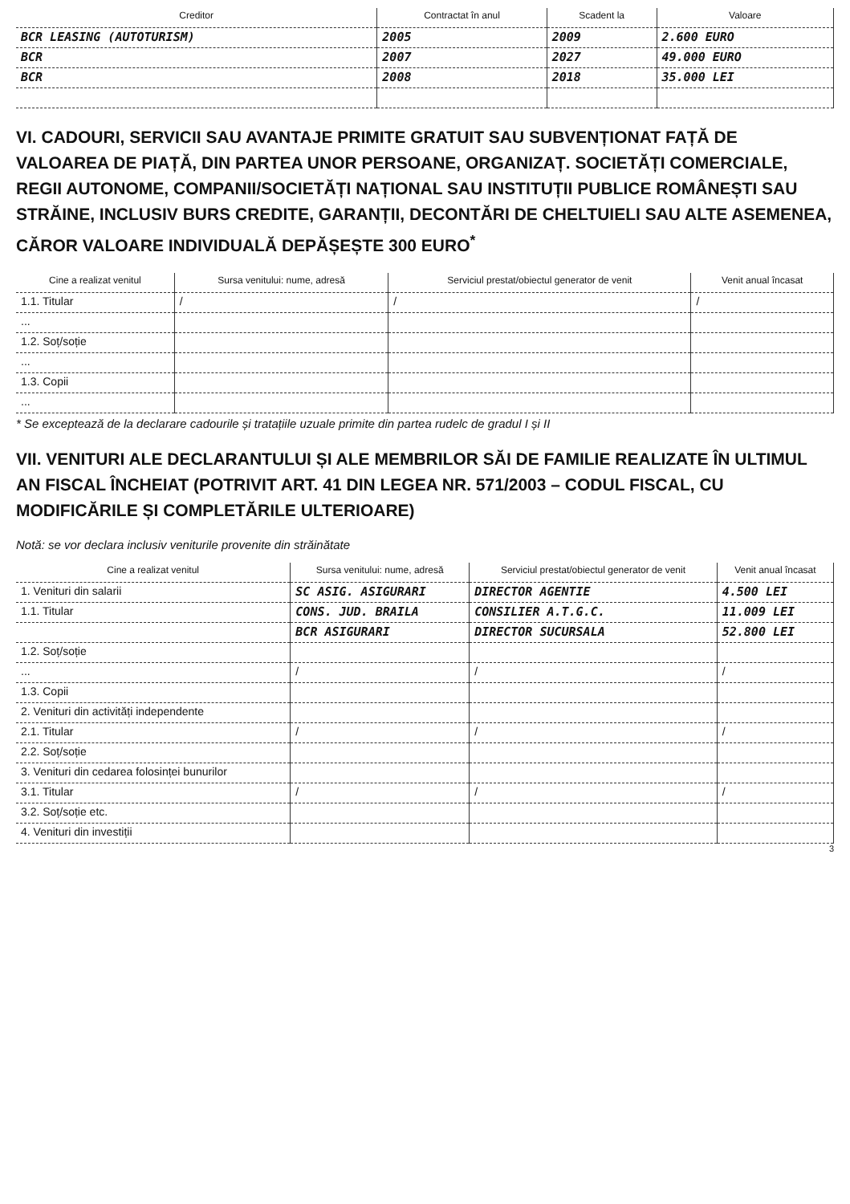| Creditor | Contractat în anul | Scadent la | Valoare |
| --- | --- | --- | --- |
| BCR LEASING (AUTOTURISM) | 2005 | 2009 | 2.600 EURO |
| BCR | 2007 | 2027 | 49.000 EURO |
| BCR | 2008 | 2018 | 35.000 LEI |
VI. CADOURI, SERVICII SAU AVANTAJE PRIMITE GRATUIT SAU SUBVENȚIONAT FAȚĂ DE VALOAREA DE PIAȚĂ, DIN PARTEA UNOR PERSOANE, ORGANIZAȚ. SOCIETĂȚI COMERCIALE, REGII AUTONOME, COMPANII/SOCIETĂȚI NAȚIONAL SAU INSTITUȚII PUBLICE ROMÂNEȘTI SAU STRĂINE, INCLUSIV BURS CREDITE, GARANȚII, DECONTĂRI DE CHELTUIELI SAU ALTE ASEMENEA, CĂROR VALOARE INDIVIDUALĂ DEPĂȘEȘTE 300 EURO<sup>*</sup>
| Cine a realizat venitul | Sursa venitului: nume, adresă | Serviciul prestat/obiectul generator de venit | Venit anual încasat |
| --- | --- | --- | --- |
| 1.1. Titular | / | / | / |
| ... | | | |
| 1.2. Soț/soție | | | |
| ... | | | |
| 1.3. Copii | | | |
| ... | | | |
* Se exceptează de la declarare cadourile și tratațiile uzuale primite din partea rudelc de gradul I și II
VII. VENITURI ALE DECLARANTULUI ȘI ALE MEMBRILOR SĂI DE FAMILIE REALIZATE ÎN ULTIMUL AN FISCAL ÎNCHEIAT (POTRIVIT ART. 41 DIN LEGEA NR. 571/2003 – CODUL FISCAL, CU MODIFICĂRILE ȘI COMPLETĂRILE ULTERIOARE)
Notă: se vor declara inclusiv veniturile provenite din străinătate
| Cine a realizat venitul | Sursa venitului: nume, adresă | Serviciul prestat/obiectul generator de venit | Venit anual încasat |
| --- | --- | --- | --- |
| 1. Venituri din salarii | SC ASIG. ASIGURARI | DIRECTOR AGENTIE | 4.500 LEI |
| 1.1. Titular | CONS. JUD. BRAILA | CONSILIER A.T.G.C. | 11.009 LEI |
| | BCR ASIGURARI | DIRECTOR SUCURSALA | 52.800 LEI |
| 1.2. Soț/soție | | | |
| ... | / | / | / |
| 1.3. Copii | | | |
| 2. Venituri din activități independente | | | |
| 2.1. Titular | / | / | / |
| 2.2. Soț/soție | | | |
| 3. Venituri din cedarea folosinței bunurilor | | | |
| 3.1. Titular | / | / | / |
| 3.2. Soț/soție etc. | | | |
| 4. Venituri din investiții | | | |
3